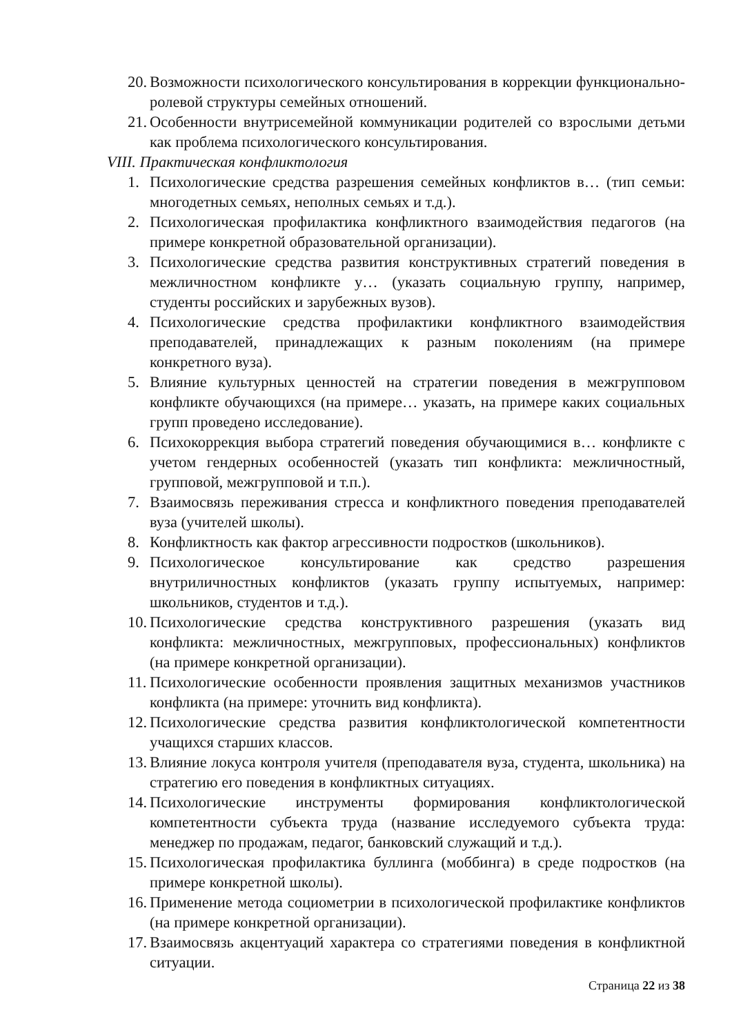20. Возможности психологического консультирования в коррекции функционально-ролевой структуры семейных отношений.
21. Особенности внутрисемейной коммуникации родителей со взрослыми детьми как проблема психологического консультирования.
VIII. Практическая конфликтология
1. Психологические средства разрешения семейных конфликтов в… (тип семьи: многодетных семьях, неполных семьях и т.д.).
2. Психологическая профилактика конфликтного взаимодействия педагогов (на примере конкретной образовательной организации).
3. Психологические средства развития конструктивных стратегий поведения в межличностном конфликте у… (указать социальную группу, например, студенты российских и зарубежных вузов).
4. Психологические средства профилактики конфликтного взаимодействия преподавателей, принадлежащих к разным поколениям (на примере конкретного вуза).
5. Влияние культурных ценностей на стратегии поведения в межгрупповом конфликте обучающихся (на примере… указать, на примере каких социальных групп проведено исследование).
6. Психокоррекция выбора стратегий поведения обучающимися в… конфликте с учетом гендерных особенностей (указать тип конфликта: межличностный, групповой, межгрупповой и т.п.).
7. Взаимосвязь переживания стресса и конфликтного поведения преподавателей вуза (учителей школы).
8. Конфликтность как фактор агрессивности подростков (школьников).
9. Психологическое консультирование как средство разрешения внутриличностных конфликтов (указать группу испытуемых, например: школьников, студентов и т.д.).
10. Психологические средства конструктивного разрешения (указать вид конфликта: межличностных, межгрупповых, профессиональных) конфликтов (на примере конкретной организации).
11. Психологические особенности проявления защитных механизмов участников конфликта (на примере: уточнить вид конфликта).
12. Психологические средства развития конфликтологической компетентности учащихся старших классов.
13. Влияние локуса контроля учителя (преподавателя вуза, студента, школьника) на стратегию его поведения в конфликтных ситуациях.
14. Психологические инструменты формирования конфликтологической компетентности субъекта труда (название исследуемого субъекта труда: менеджер по продажам, педагог, банковский служащий и т.д.).
15. Психологическая профилактика буллинга (моббинга) в среде подростков (на примере конкретной школы).
16. Применение метода социометрии в психологической профилактике конфликтов (на примере конкретной организации).
17. Взаимосвязь акцентуаций характера со стратегиями поведения в конфликтной ситуации.
Страница 22 из 38